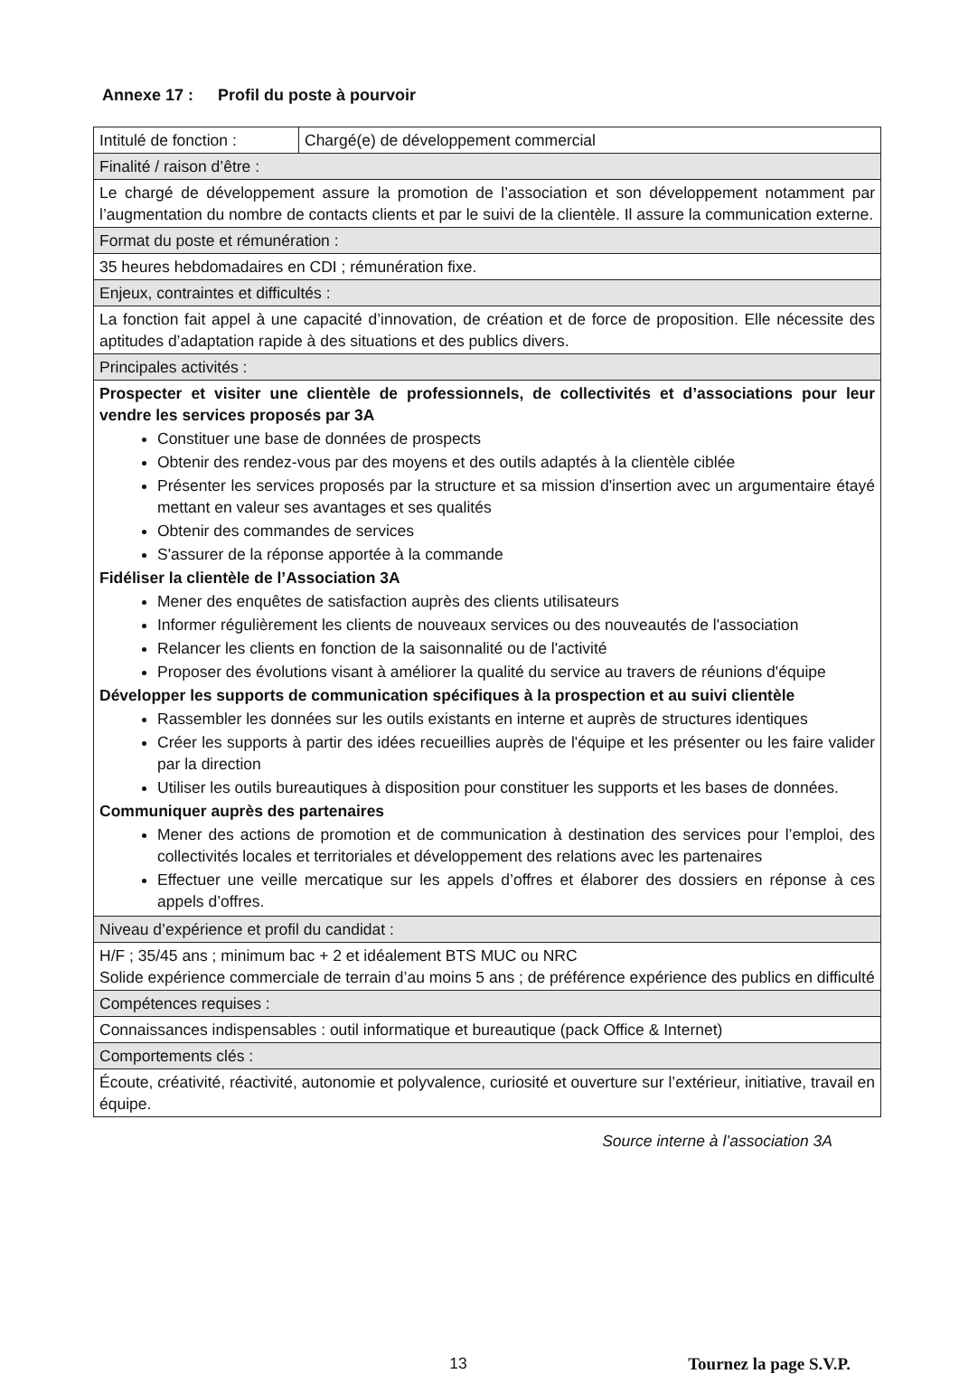Annexe 17 : Profil du poste à pourvoir
| Intitulé de fonction : | Chargé(e) de développement commercial |
| Finalité / raison d’être : | |
| Le chargé de développement assure la promotion de l’association et son développement notamment par l’augmentation du nombre de contacts clients et par le suivi de la clientèle. Il assure la communication externe. | |
| Format du poste et rémunération : | |
| 35 heures hebdomadaires en CDI ; rémunération fixe. | |
| Enjeux, contraintes et difficultés : | |
| La fonction fait appel à une capacité d’innovation, de création et de force de proposition. Elle nécessite des aptitudes d’adaptation rapide à des situations et des publics divers. | |
| Principales activités : | |
| Prospecter et visiter une clientèle de professionnels, de collectivités et d’associations pour leur vendre les services proposés par 3A Constituer une base de données de prospects Obtenir des rendez-vous par des moyens et des outils adaptés à la clientèle ciblée Présenter les services proposés par la structure et sa mission d'insertion avec un argumentaire étayé mettant en valeur ses avantages et ses qualités Obtenir des commandes de services S'assurer de la réponse apportée à la commande Fidéliser la clientèle de l’Association 3A Mener des enquêtes de satisfaction auprès des clients utilisateurs Informer régulièrement les clients de nouveaux services ou des nouveautés de l'association Relancer les clients en fonction de la saisonnalité ou de l'activité Proposer des évolutions visant à améliorer la qualité du service au travers de réunions d'équipe Développer les supports de communication spécifiques à la prospection et au suivi clientèle Rassembler les données sur les outils existants en interne et auprès de structures identiques Créer les supports à partir des idées recueillies auprès de l'équipe et les présenter ou les faire valider par la direction Utiliser les outils bureautiques à disposition pour constituer les supports et les bases de données. Communiquer auprès des partenaires Mener des actions de promotion et de communication à destination des services pour l’emploi, des collectivités locales et territoriales et développement des relations avec les partenaires Effectuer une veille mercatique sur les appels d’offres et élaborer des dossiers en réponse à ces appels d’offres. | |
| Niveau d’expérience et profil du candidat : | |
| H/F ; 35/45 ans ; minimum bac + 2 et idéalement BTS MUC ou NRC Solide expérience commerciale de terrain d’au moins 5 ans ; de préférence expérience des publics en difficulté | |
| Compétences requises : | |
| Connaissances indispensables : outil informatique et bureautique (pack Office & Internet) | |
| Comportements clés : | |
| Écoute, créativité, réactivité, autonomie et polyvalence, curiosité et ouverture sur l’extérieur, initiative, travail en équipe. | |
Source interne à l’association 3A
13 Tournez la page S.V.P.